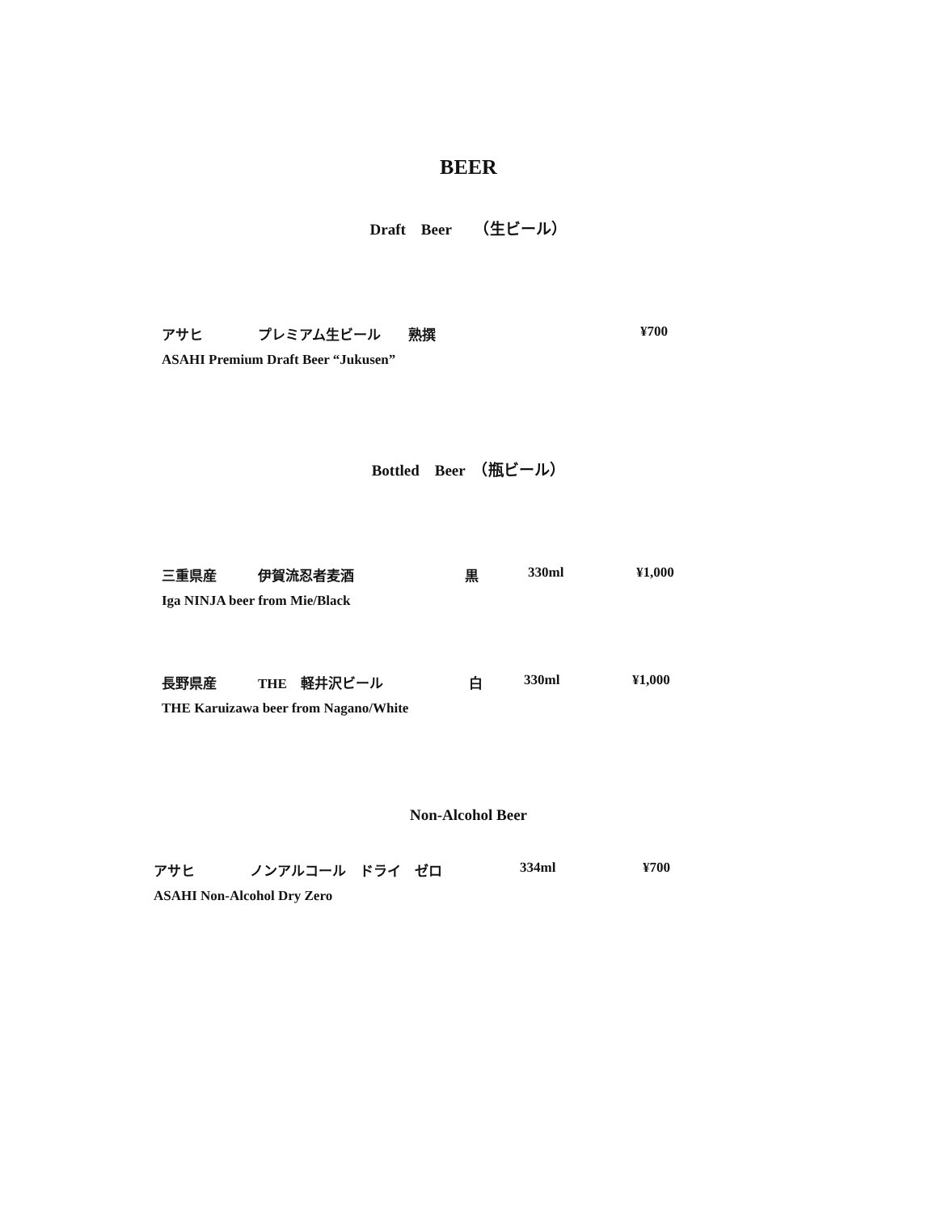BEER
Draft　Beer　　（生ビール）
アサヒ　　　　プレミアム生ビール　　熟撰
¥700
ASAHI Premium Draft Beer “Jukusen”
Bottled　Beer　（瓶ビール）
三重県産　　　伊賀流忍者麦酒
黒
330ml
¥1,000
Iga NINJA beer from Mie/Black
長野県産　　　THE　軽井沢ビール
白
330ml
¥1,000
THE Karuizawa beer from Nagano/White
Non-Alcohol Beer
アサヒ　　　　ノンアルコール　ドライ　ゼロ
334ml
¥700
ASAHI Non-Alcohol Dry Zero